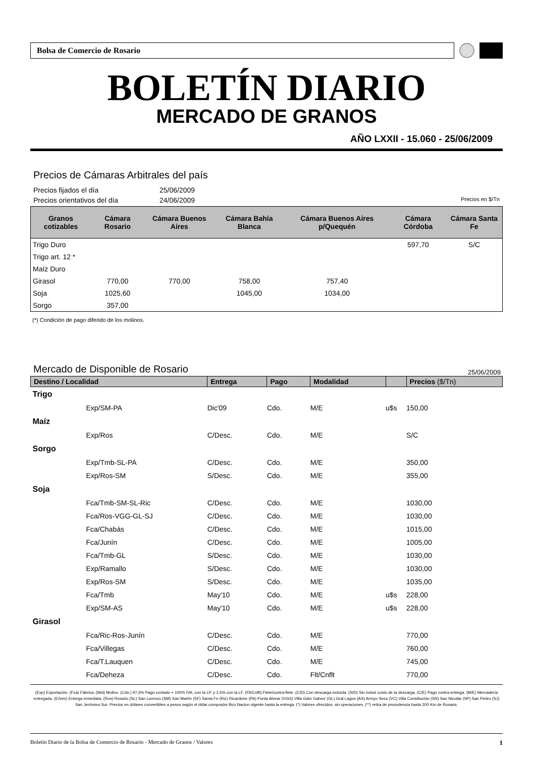Bolsa de Comercio de Rosario
BOLETÍN DIARIO
MERCADO DE GRANOS
AÑO LXXII - 15.060 - 25/06/2009
Precios de Cámaras Arbitrales del país
Precios fijados el día 25/06/2009
Precios orientativos del día 24/06/2009 Precios en $/Tn
| Granos cotizables | Cámara Rosario | Cámara Buenos Aires | Cámara Bahía Blanca | Cámara Buenos Aires p/Quequén | Cámara Córdoba | Cámara Santa Fe |
| --- | --- | --- | --- | --- | --- | --- |
| Trigo Duro | | | | | 597,70 | S/C |
| Trigo art. 12 * | | | | | | |
| Maíz Duro | | | | | | |
| Girasol | 770,00 | 770,00 | 758,00 | 757,40 | | |
| Soja | 1025,60 | | 1045,00 | 1034,00 | | |
| Sorgo | 357,00 | | | | | |
(*) Condición de pago diferido de los molinos.
Mercado de Disponible de Rosario
25/06/2009
| Destino / Localidad | | Entrega | Pago | Modalidad | | Precios ($/Tn) |
| --- | --- | --- | --- | --- | --- | --- |
| Trigo | | | | | | |
| | Exp/SM-PA | Dic'09 | Cdo. | M/E | u$s | 150,00 |
| Maíz | | | | | | |
| | Exp/Ros | C/Desc. | Cdo. | M/E | | S/C |
| Sorgo | | | | | | |
| | Exp/Tmb-SL-PA | C/Desc. | Cdo. | M/E | | 350,00 |
| | Exp/Ros-SM | S/Desc. | Cdo. | M/E | | 355,00 |
| Soja | | | | | | |
| | Fca/Tmb-SM-SL-Ric | C/Desc. | Cdo. | M/E | | 1030,00 |
| | Fca/Ros-VGG-GL-SJ | C/Desc. | Cdo. | M/E | | 1030,00 |
| | Fca/Chabás | C/Desc. | Cdo. | M/E | | 1015,00 |
| | Fca/Junín | C/Desc. | Cdo. | M/E | | 1005,00 |
| | Fca/Tmb-GL | S/Desc. | Cdo. | M/E | | 1030,00 |
| | Exp/Ramallo | S/Desc. | Cdo. | M/E | | 1030,00 |
| | Exp/Ros-SM | S/Desc. | Cdo. | M/E | | 1035,00 |
| | Fca/Tmb | May'10 | Cdo. | M/E | u$s | 228,00 |
| | Exp/SM-AS | May'10 | Cdo. | M/E | u$s | 228,00 |
| Girasol | | | | | | |
| | Fca/Ric-Ros-Junín | C/Desc. | Cdo. | M/E | | 770,00 |
| | Fca/Villegas | C/Desc. | Cdo. | M/E | | 760,00 |
| | Fca/T.Lauquen | C/Desc. | Cdo. | M/E | | 745,00 |
| | Fca/Deheza | C/Desc. | Cdo. | Flt/Cnflt | | 770,00 |
(Exp) Exportación. (Fca) Fábrica. (Mol) Molino. (Cdo.) 97,5% Pago contado + 100% IVA, con la LP, y 2,5% con la LF. (Flt/Cnflt) Flete/contra-flete. (C/D) Con descarga incluida. (S/D) Sin incluir costo de la descarga. (C/E) Pago contra entrega. (M/E) Mercadería entregada. (E/Inm) Entrega inmediata. (Ros) Rosario (SL) San Lorenzo (SM) San Martín (SF) Santa Fe (Ric) Ricardone (PA) Punta Alvear (VGG) Villa Gdor Galvez (GL) Gral Lagos (AS) Arroyo Seco (VC) Villa Constitución (SN) San Nicolás (SP) San Pedro (SJ) San Jerónimo Sur. Precios en dólares convertibles a pesos según el dólar comprador Bco Nacion vigente hasta la entrega. (*) Valores ofrecidos, sin operaciones. (**) retira de procedencia hasta 200 Km de Rosario.
Boletín Diario de la Bolsa de Comercio de Rosario - Mercado de Granos / Valores 1